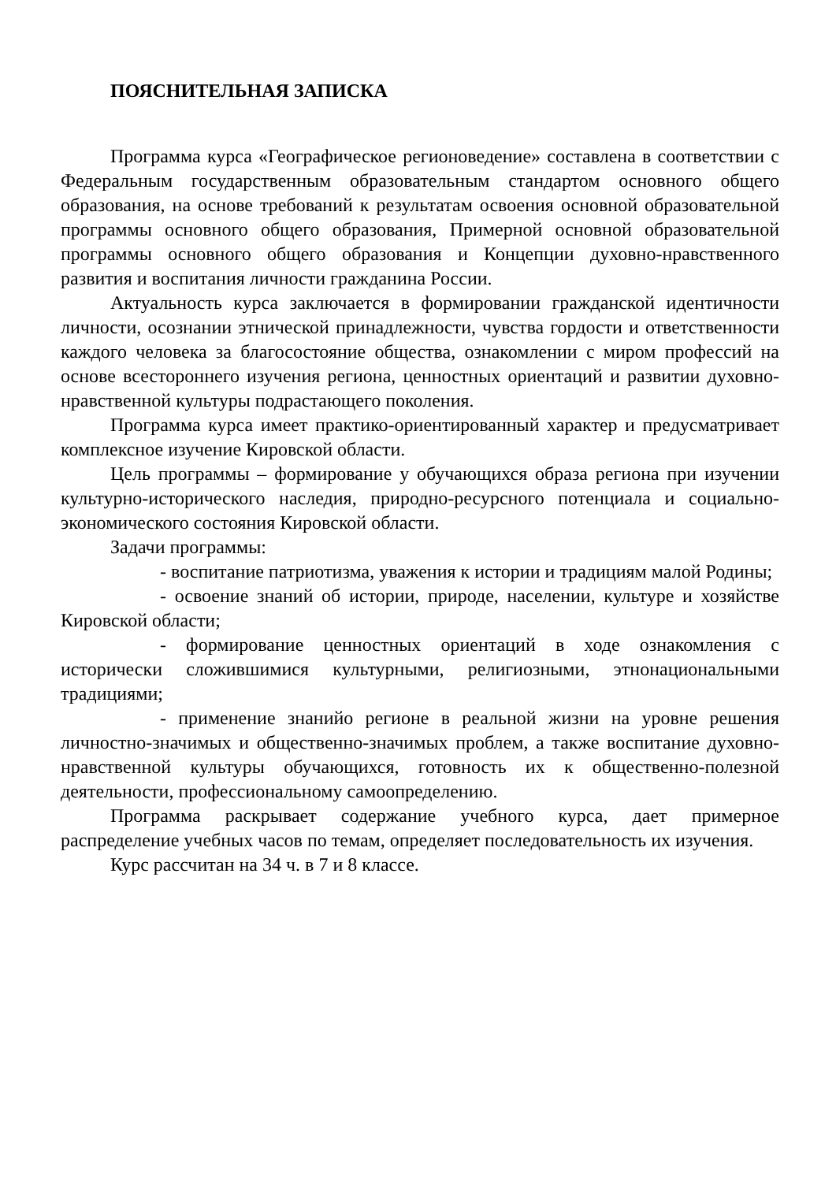ПОЯСНИТЕЛЬНАЯ ЗАПИСКА
Программа курса «Географическое регионоведение» составлена в соответствии с Федеральным государственным образовательным стандартом основного общего образования, на основе требований к результатам освоения основной образовательной программы основного общего образования, Примерной основной образовательной программы основного общего образования и Концепции духовно-нравственного развития и воспитания личности гражданина России.
Актуальность курса заключается в формировании гражданской идентичности личности, осознании этнической принадлежности, чувства гордости и ответственности каждого человека за благосостояние общества, ознакомлении с миром профессий на основе всестороннего изучения региона, ценностных ориентаций и развитии духовно-нравственной культуры подрастающего поколения.
Программа курса имеет практико-ориентированный характер и предусматривает комплексное изучение Кировской области.
Цель программы – формирование у обучающихся образа региона при изучении культурно-исторического наследия, природно-ресурсного потенциала и социально-экономического состояния Кировской области.
Задачи программы:
- воспитание патриотизма, уважения к истории и традициям малой Родины;
- освоение знаний об истории, природе, населении, культуре и хозяйстве Кировской области;
- формирование ценностных ориентаций в ходе ознакомления с исторически сложившимися культурными, религиозными, этнонациональными традициями;
- применение знанийо регионе в реальной жизни на уровне решения личностно-значимых и общественно-значимых проблем, а также воспитание духовно-нравственной культуры обучающихся, готовность их к общественно-полезной деятельности, профессиональному самоопределению.
Программа раскрывает содержание учебного курса, дает примерное распределение учебных часов по темам, определяет последовательность их изучения.
Курс рассчитан на 34 ч. в 7 и 8 классе.